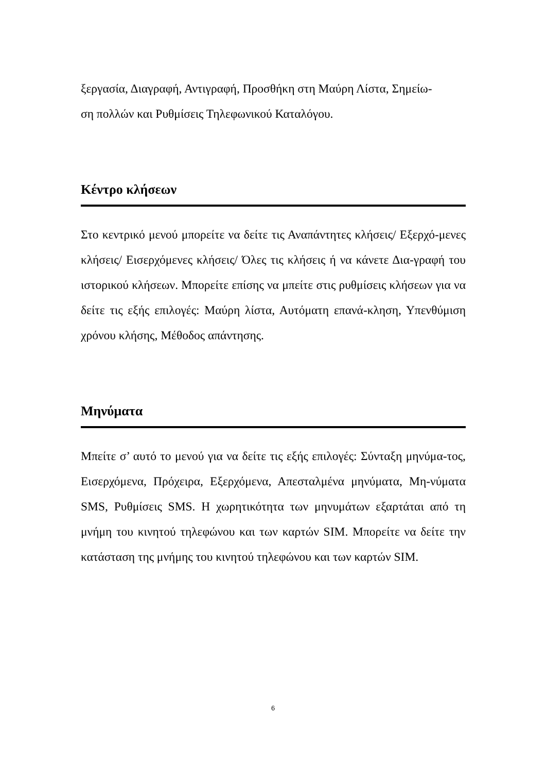ξεργασία, Διαγραφή, Αντιγραφή, Προσθήκη στη Μαύρη Λίστα, Σημείω-
ση πολλών και Ρυθμίσεις Τηλεφωνικού Καταλόγου.
Κέντρο κλήσεων
Στο κεντρικό μενού μπορείτε να δείτε τις Αναπάντητες κλήσεις/ Εξερχό-μενες κλήσεις/ Εισερχόμενες κλήσεις/ Όλες τις κλήσεις ή να κάνετε Δια-γραφή του ιστορικού κλήσεων. Μπορείτε επίσης να μπείτε στις ρυθμίσεις κλήσεων για να δείτε τις εξής επιλογές: Μαύρη λίστα, Αυτόματη επανά-κληση, Υπενθύμιση χρόνου κλήσης, Μέθοδος απάντησης.
Μηνύματα
Μπείτε σ’ αυτό το μενού για να δείτε τις εξής επιλογές: Σύνταξη μηνύμα-τος, Εισερχόμενα, Πρόχειρα, Εξερχόμενα, Απεσταλμένα μηνύματα, Μη-νύματα SMS, Ρυθμίσεις SMS. Η χωρητικότητα των μηνυμάτων εξαρτάται από τη μνήμη του κινητού τηλεφώνου και των καρτών SIM. Μπορείτε να δείτε την κατάσταση της μνήμης του κινητού τηλεφώνου και των καρτών SIM.
6